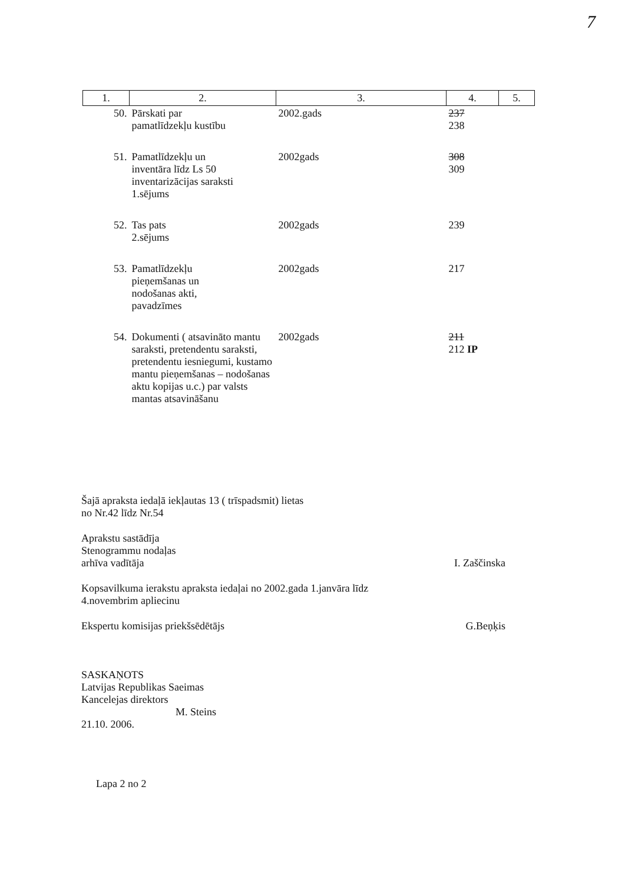7
| 1. | 2. | 3. | 4. | 5. |
| 50. | Pārskati par pamatlīdzekļu kustību | 2002.gads | 237 238 | |
| 51. | Pamatlīdzekļu un inventāra līdz Ls 50 inventarizācijas saraksti 1.sējums | 2002gads | 308 309 | |
| 52. | Tas pats 2.sējums | 2002gads | 239 | |
| 53. | Pamatlīdzekļu pieņemšanas un nodošanas akti, pavadzīmes | 2002gads | 217 | |
| 54. | Dokumenti ( atsavināto mantu saraksti, pretendentu saraksti, pretendentu iesniegumi, kustamo mantu pieņemšanas – nodošanas aktu kopijas u.c.) par valsts mantas atsavināšanu | 2002gads | 211 212 IP | |
Šajā apraksta iedaļā iekļautas 13 ( trīspadsmit) lietas
no Nr.42 līdz Nr.54
Aprakstu sastādīja
Stenogrammu nodaļas
arhīva vadītāja
I. Zaščinska
Kopsavilkuma ierakstu apraksta iedaļai no 2002.gada 1.janvāra līdz
4.novembrim apliecinu
Ekspertu komisijas priekšsēdētājs
G.Beņķis
SASKAŅOTS
Latvijas Republikas Saeimas
Kancelejas direktors
M. Steins
21.10. 2006.
Lapa 2 no 2